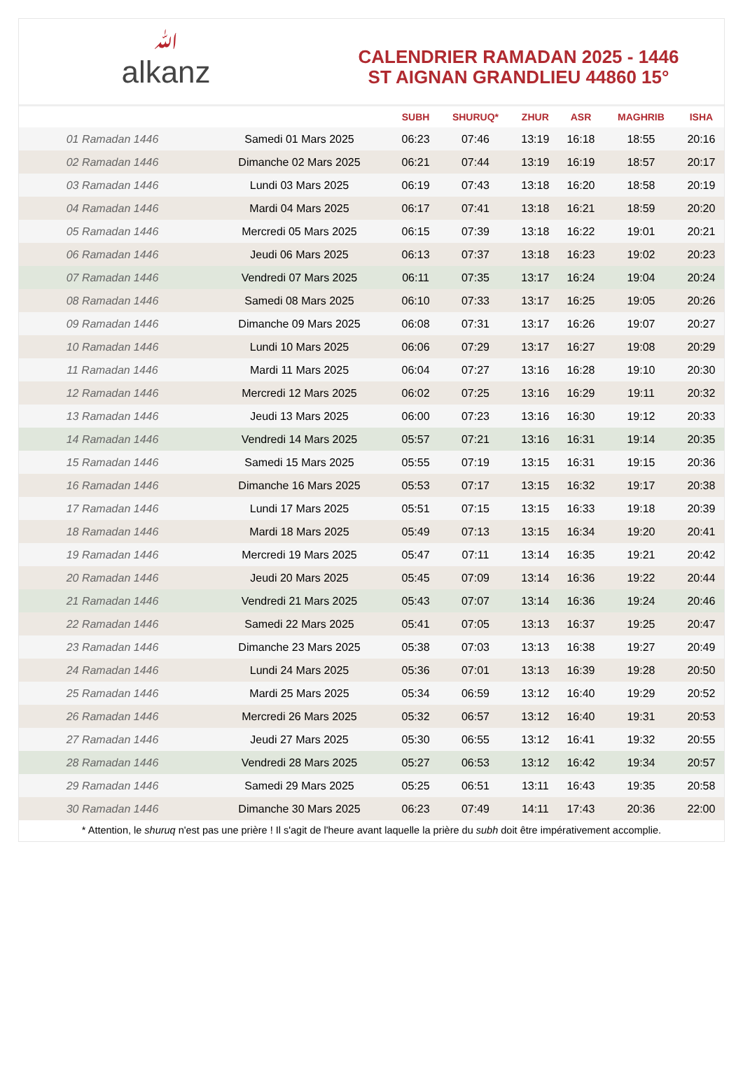ﷲalkanz
CALENDRIER RAMADAN 2025 - 1446
ST AIGNAN GRANDLIEU 44860 15°
| | | SUBH | SHURUQ* | ZHUR | ASR | MAGHRIB | ISHA |
| --- | --- | --- | --- | --- | --- | --- | --- |
| 01 Ramadan 1446 | Samedi 01 Mars 2025 | 06:23 | 07:46 | 13:19 | 16:18 | 18:55 | 20:16 |
| 02 Ramadan 1446 | Dimanche 02 Mars 2025 | 06:21 | 07:44 | 13:19 | 16:19 | 18:57 | 20:17 |
| 03 Ramadan 1446 | Lundi 03 Mars 2025 | 06:19 | 07:43 | 13:18 | 16:20 | 18:58 | 20:19 |
| 04 Ramadan 1446 | Mardi 04 Mars 2025 | 06:17 | 07:41 | 13:18 | 16:21 | 18:59 | 20:20 |
| 05 Ramadan 1446 | Mercredi 05 Mars 2025 | 06:15 | 07:39 | 13:18 | 16:22 | 19:01 | 20:21 |
| 06 Ramadan 1446 | Jeudi 06 Mars 2025 | 06:13 | 07:37 | 13:18 | 16:23 | 19:02 | 20:23 |
| 07 Ramadan 1446 | Vendredi 07 Mars 2025 | 06:11 | 07:35 | 13:17 | 16:24 | 19:04 | 20:24 |
| 08 Ramadan 1446 | Samedi 08 Mars 2025 | 06:10 | 07:33 | 13:17 | 16:25 | 19:05 | 20:26 |
| 09 Ramadan 1446 | Dimanche 09 Mars 2025 | 06:08 | 07:31 | 13:17 | 16:26 | 19:07 | 20:27 |
| 10 Ramadan 1446 | Lundi 10 Mars 2025 | 06:06 | 07:29 | 13:17 | 16:27 | 19:08 | 20:29 |
| 11 Ramadan 1446 | Mardi 11 Mars 2025 | 06:04 | 07:27 | 13:16 | 16:28 | 19:10 | 20:30 |
| 12 Ramadan 1446 | Mercredi 12 Mars 2025 | 06:02 | 07:25 | 13:16 | 16:29 | 19:11 | 20:32 |
| 13 Ramadan 1446 | Jeudi 13 Mars 2025 | 06:00 | 07:23 | 13:16 | 16:30 | 19:12 | 20:33 |
| 14 Ramadan 1446 | Vendredi 14 Mars 2025 | 05:57 | 07:21 | 13:16 | 16:31 | 19:14 | 20:35 |
| 15 Ramadan 1446 | Samedi 15 Mars 2025 | 05:55 | 07:19 | 13:15 | 16:31 | 19:15 | 20:36 |
| 16 Ramadan 1446 | Dimanche 16 Mars 2025 | 05:53 | 07:17 | 13:15 | 16:32 | 19:17 | 20:38 |
| 17 Ramadan 1446 | Lundi 17 Mars 2025 | 05:51 | 07:15 | 13:15 | 16:33 | 19:18 | 20:39 |
| 18 Ramadan 1446 | Mardi 18 Mars 2025 | 05:49 | 07:13 | 13:15 | 16:34 | 19:20 | 20:41 |
| 19 Ramadan 1446 | Mercredi 19 Mars 2025 | 05:47 | 07:11 | 13:14 | 16:35 | 19:21 | 20:42 |
| 20 Ramadan 1446 | Jeudi 20 Mars 2025 | 05:45 | 07:09 | 13:14 | 16:36 | 19:22 | 20:44 |
| 21 Ramadan 1446 | Vendredi 21 Mars 2025 | 05:43 | 07:07 | 13:14 | 16:36 | 19:24 | 20:46 |
| 22 Ramadan 1446 | Samedi 22 Mars 2025 | 05:41 | 07:05 | 13:13 | 16:37 | 19:25 | 20:47 |
| 23 Ramadan 1446 | Dimanche 23 Mars 2025 | 05:38 | 07:03 | 13:13 | 16:38 | 19:27 | 20:49 |
| 24 Ramadan 1446 | Lundi 24 Mars 2025 | 05:36 | 07:01 | 13:13 | 16:39 | 19:28 | 20:50 |
| 25 Ramadan 1446 | Mardi 25 Mars 2025 | 05:34 | 06:59 | 13:12 | 16:40 | 19:29 | 20:52 |
| 26 Ramadan 1446 | Mercredi 26 Mars 2025 | 05:32 | 06:57 | 13:12 | 16:40 | 19:31 | 20:53 |
| 27 Ramadan 1446 | Jeudi 27 Mars 2025 | 05:30 | 06:55 | 13:12 | 16:41 | 19:32 | 20:55 |
| 28 Ramadan 1446 | Vendredi 28 Mars 2025 | 05:27 | 06:53 | 13:12 | 16:42 | 19:34 | 20:57 |
| 29 Ramadan 1446 | Samedi 29 Mars 2025 | 05:25 | 06:51 | 13:11 | 16:43 | 19:35 | 20:58 |
| 30 Ramadan 1446 | Dimanche 30 Mars 2025 | 06:23 | 07:49 | 14:11 | 17:43 | 20:36 | 22:00 |
* Attention, le shuruq n'est pas une prière ! Il s'agit de l'heure avant laquelle la prière du subh doit être impérativement accomplie.